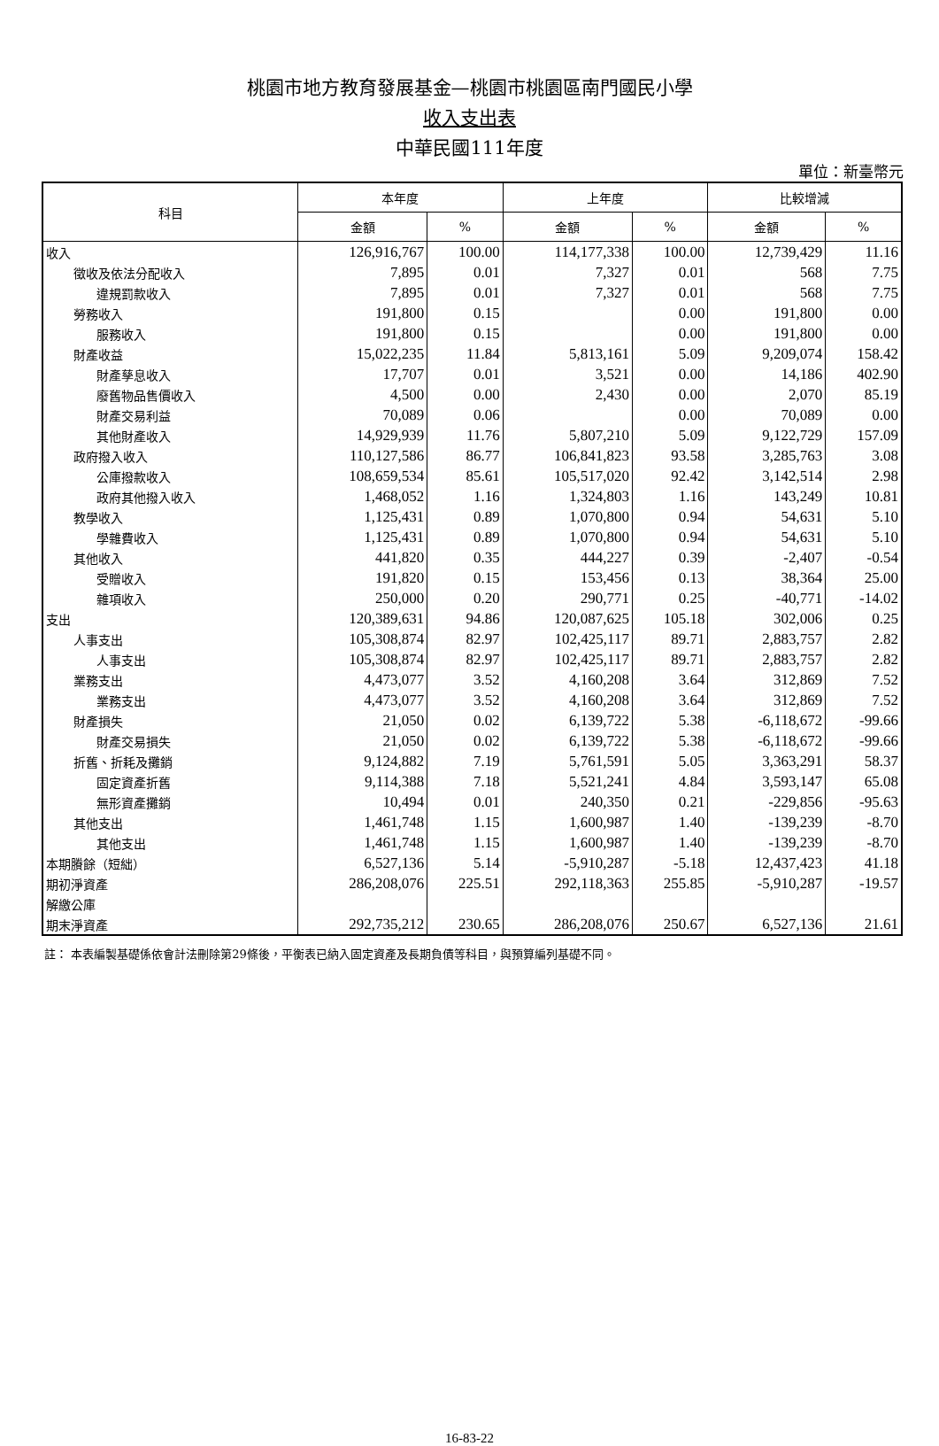桃園市地方教育發展基金—桃園市桃園區南門國民小學
收入支出表
中華民國111年度
單位：新臺幣元
| 科目 | 本年度 | | 上年度 | | 比較增減 | |
| --- | --- | --- | --- | --- | --- | --- |
| | 金額 | % | 金額 | % | 金額 | % |
| 收入 | 126,916,767 | 100.00 | 114,177,338 | 100.00 | 12,739,429 | 11.16 |
| 徵收及依法分配收入 | 7,895 | 0.01 | 7,327 | 0.01 | 568 | 7.75 |
| 違規罰款收入 | 7,895 | 0.01 | 7,327 | 0.01 | 568 | 7.75 |
| 勞務收入 | 191,800 | 0.15 | | 0.00 | 191,800 | 0.00 |
| 服務收入 | 191,800 | 0.15 | | 0.00 | 191,800 | 0.00 |
| 財產收益 | 15,022,235 | 11.84 | 5,813,161 | 5.09 | 9,209,074 | 158.42 |
| 財產孳息收入 | 17,707 | 0.01 | 3,521 | 0.00 | 14,186 | 402.90 |
| 廢舊物品售價收入 | 4,500 | 0.00 | 2,430 | 0.00 | 2,070 | 85.19 |
| 財產交易利益 | 70,089 | 0.06 | | 0.00 | 70,089 | 0.00 |
| 其他財產收入 | 14,929,939 | 11.76 | 5,807,210 | 5.09 | 9,122,729 | 157.09 |
| 政府撥入收入 | 110,127,586 | 86.77 | 106,841,823 | 93.58 | 3,285,763 | 3.08 |
| 公庫撥款收入 | 108,659,534 | 85.61 | 105,517,020 | 92.42 | 3,142,514 | 2.98 |
| 政府其他撥入收入 | 1,468,052 | 1.16 | 1,324,803 | 1.16 | 143,249 | 10.81 |
| 教學收入 | 1,125,431 | 0.89 | 1,070,800 | 0.94 | 54,631 | 5.10 |
| 學雜費收入 | 1,125,431 | 0.89 | 1,070,800 | 0.94 | 54,631 | 5.10 |
| 其他收入 | 441,820 | 0.35 | 444,227 | 0.39 | -2,407 | -0.54 |
| 受贈收入 | 191,820 | 0.15 | 153,456 | 0.13 | 38,364 | 25.00 |
| 雜項收入 | 250,000 | 0.20 | 290,771 | 0.25 | -40,771 | -14.02 |
| 支出 | 120,389,631 | 94.86 | 120,087,625 | 105.18 | 302,006 | 0.25 |
| 人事支出 | 105,308,874 | 82.97 | 102,425,117 | 89.71 | 2,883,757 | 2.82 |
| 人事支出 | 105,308,874 | 82.97 | 102,425,117 | 89.71 | 2,883,757 | 2.82 |
| 業務支出 | 4,473,077 | 3.52 | 4,160,208 | 3.64 | 312,869 | 7.52 |
| 業務支出 | 4,473,077 | 3.52 | 4,160,208 | 3.64 | 312,869 | 7.52 |
| 財產損失 | 21,050 | 0.02 | 6,139,722 | 5.38 | -6,118,672 | -99.66 |
| 財產交易損失 | 21,050 | 0.02 | 6,139,722 | 5.38 | -6,118,672 | -99.66 |
| 折舊、折耗及攤銷 | 9,124,882 | 7.19 | 5,761,591 | 5.05 | 3,363,291 | 58.37 |
| 固定資產折舊 | 9,114,388 | 7.18 | 5,521,241 | 4.84 | 3,593,147 | 65.08 |
| 無形資產攤銷 | 10,494 | 0.01 | 240,350 | 0.21 | -229,856 | -95.63 |
| 其他支出 | 1,461,748 | 1.15 | 1,600,987 | 1.40 | -139,239 | -8.70 |
| 其他支出 | 1,461,748 | 1.15 | 1,600,987 | 1.40 | -139,239 | -8.70 |
| 本期賸餘（短絀） | 6,527,136 | 5.14 | -5,910,287 | -5.18 | 12,437,423 | 41.18 |
| 期初淨資產 | 286,208,076 | 225.51 | 292,118,363 | 255.85 | -5,910,287 | -19.57 |
| 解繳公庫 | | | | | | |
| 期末淨資產 | 292,735,212 | 230.65 | 286,208,076 | 250.67 | 6,527,136 | 21.61 |
註： 本表編製基礎係依會計法刪除第29條後，平衡表已納入固定資產及長期負債等科目，與預算編列基礎不同。
16-83-22